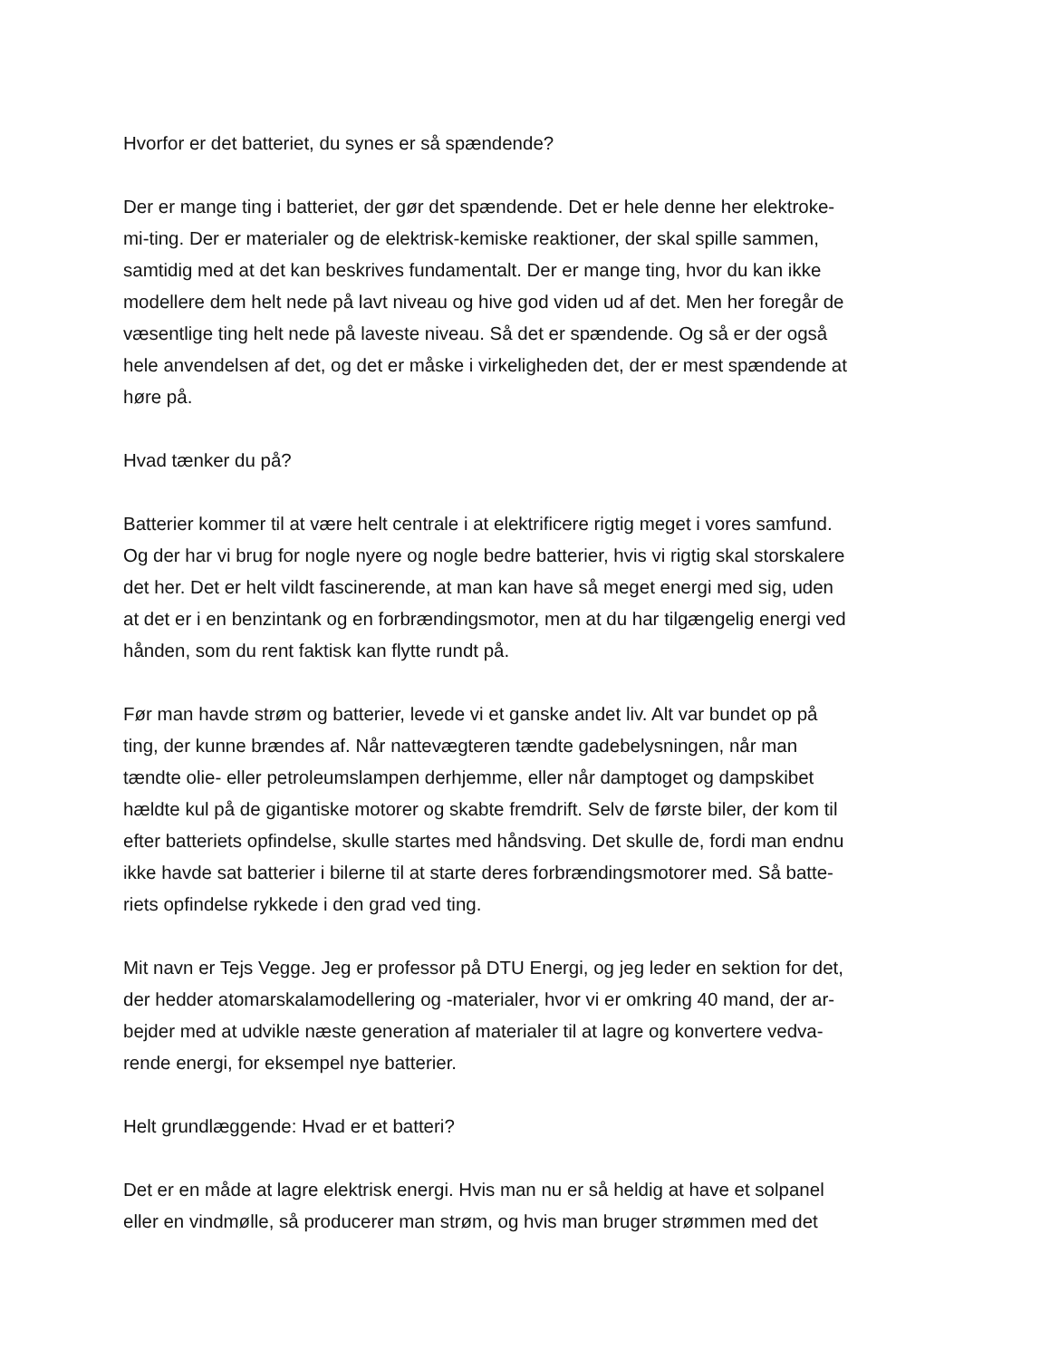Hvorfor er det batteriet, du synes er så spændende?
Der er mange ting i batteriet, der gør det spændende. Det er hele denne her elektroke-
mi-ting. Der er materialer og de elektrisk-kemiske reaktioner, der skal spille sammen,
samtidig med at det kan beskrives fundamentalt. Der er mange ting, hvor du kan ikke
modellere dem helt nede på lavt niveau og hive god viden ud af det. Men her foregår de
væsentlige ting helt nede på laveste niveau. Så det er spændende. Og så er der også
hele anvendelsen af det, og det er måske i virkeligheden det, der er mest spændende at
høre på.
Hvad tænker du på?
Batterier kommer til at være helt centrale i at elektrificere rigtig meget i vores samfund.
Og der har vi brug for nogle nyere og nogle bedre batterier, hvis vi rigtig skal storskalere
det her. Det er helt vildt fascinerende, at man kan have så meget energi med sig, uden
at det er i en benzintank og en forbrændingsmotor, men at du har tilgængelig energi ved
hånden, som du rent faktisk kan flytte rundt på.
Før man havde strøm og batterier, levede vi et ganske andet liv. Alt var bundet op på
ting, der kunne brændes af. Når nattevægteren tændte gadebelysningen, når man
tændte olie- eller petroleumslampen derhjemme, eller når damptoget og dampskibet
hældte kul på de gigantiske motorer og skabte fremdrift. Selv de første biler, der kom til
efter batteriets opfindelse, skulle startes med håndsving. Det skulle de, fordi man endnu
ikke havde sat batterier i bilerne til at starte deres forbrændingsmotorer med. Så batte-
riets opfindelse rykkede i den grad ved ting.
Mit navn er Tejs Vegge. Jeg er professor på DTU Energi, og jeg leder en sektion for det,
der hedder atomarskalamodellering og -materialer, hvor vi er omkring 40 mand, der ar-
bejder med at udvikle næste generation af materialer til at lagre og konvertere vedva-
rende energi, for eksempel nye batterier.
Helt grundlæggende: Hvad er et batteri?
Det er en måde at lagre elektrisk energi. Hvis man nu er så heldig at have et solpanel
eller en vindmølle, så producerer man strøm, og hvis man bruger strømmen med det